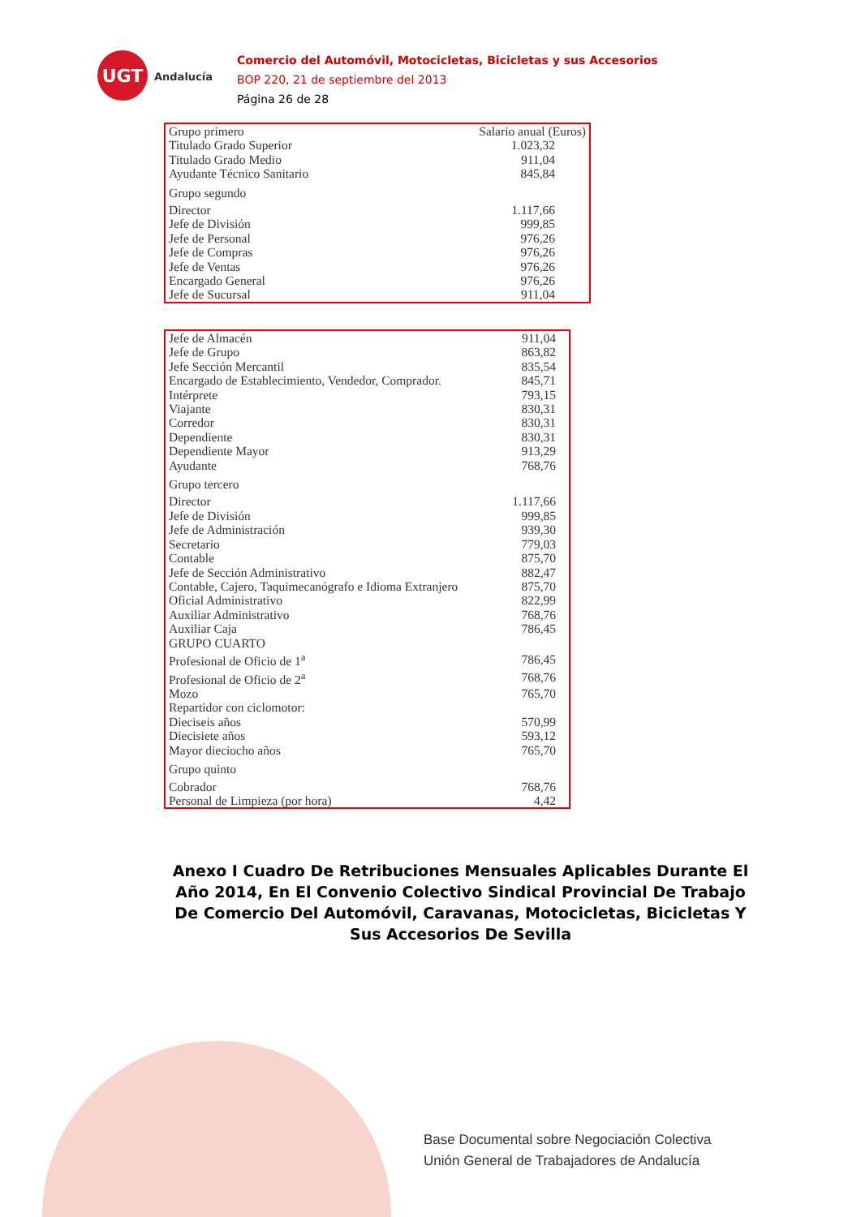UGT
Andalucía
Comercio del Automóvil, Motocicletas, Bicicletas y sus Accesorios
BOP 220, 21 de septiembre del 2013
Página 26 de 28
| Grupo primero | Salario anual (Euros) |
| --- | --- |
| Titulado Grado Superior | 1.023,32 |
| Titulado Grado Medio | 911,04 |
| Ayudante Técnico Sanitario | 845,84 |
| Grupo segundo | |
| Director | 1.117,66 |
| Jefe de División | 999,85 |
| Jefe de Personal | 976,26 |
| Jefe de Compras | 976,26 |
| Jefe de Ventas | 976,26 |
| Encargado General | 976,26 |
| Jefe de Sucursal | 911,04 |
| Jefe de Almacén | 911,04 |
| Jefe de Grupo | 863,82 |
| Jefe Sección Mercantil | 835,54 |
| Encargado de Establecimiento, Vendedor, Comprador. | 845,71 |
| Intérprete | 793,15 |
| Viajante | 830,31 |
| Corredor | 830,31 |
| Dependiente | 830,31 |
| Dependiente Mayor | 913,29 |
| Ayudante | 768,76 |
| Grupo tercero | |
| Director | 1.117,66 |
| Jefe de División | 999,85 |
| Jefe de Administración | 939,30 |
| Secretario | 779,03 |
| Contable | 875,70 |
| Jefe de Sección Administrativo | 882,47 |
| Contable, Cajero, Taquimecanógrafo e Idioma Extranjero | 875,70 |
| Oficial Administrativo | 822,99 |
| Auxiliar Administrativo | 768,76 |
| Auxiliar Caja | 786,45 |
| GRUPO CUARTO | |
| Profesional de Oficio de 1<sup>a</sup> | 786,45 |
| Profesional de Oficio de 2<sup>a</sup> | 768,76 |
| Mozo | 765,70 |
| Repartidor con ciclomotor: | |
| Dieciseis años | 570,99 |
| Diecisiete años | 593,12 |
| Mayor dieciocho años | 765,70 |
| Grupo quinto | |
| Cobrador | 768,76 |
| Personal de Limpieza (por hora) | 4,42 |
Anexo I Cuadro De Retribuciones Mensuales Aplicables Durante El Año 2014, En El Convenio Colectivo Sindical Provincial De Trabajo De Comercio Del Automóvil, Caravanas, Motocicletas, Bicicletas Y Sus Accesorios De Sevilla
Base Documental sobre Negociación Colectiva
Unión General de Trabajadores de Andalucía